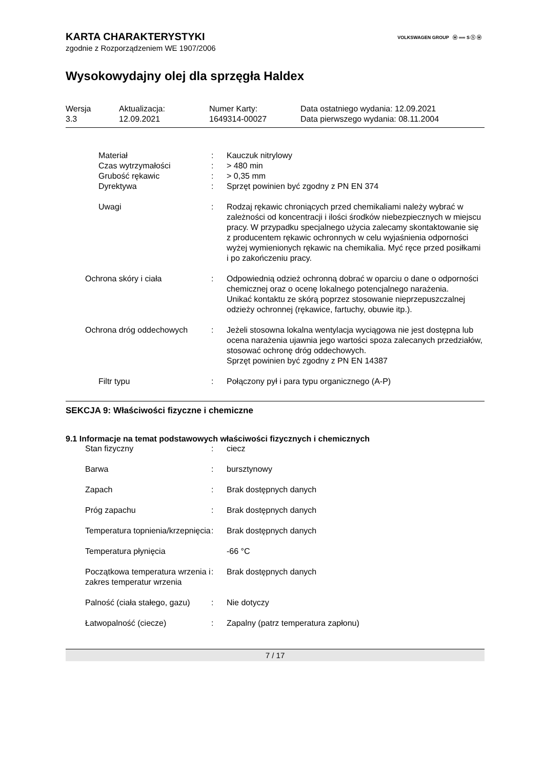VOLKSWAGEN GROUP ⓦ ∞∞ S ⓢ ⓦ
KARTA CHARAKTERYSTYKI
zgodnie z Rozporządzeniem WE 1907/2006
Wysokowydajny olej dla sprzęgła Haldex
| Wersja 3.3 | Aktualizacja: 12.09.2021 | Numer Karty: 1649314-00027 | Data ostatniego wydania: 12.09.2021 Data pierwszego wydania: 08.11.2004 |
| Materiał | : | Kauczuk nitrylowy |
| Czas wytrzymałości | : | > 480 min |
| Grubość rękawic | : | > 0,35 mm |
| Dyrektywa | : | Sprzęt powinien być zgodny z PN EN 374 |
| Uwagi | : | Rodzaj rękawic chroniących przed chemikaliami należy wybrać w zależności od koncentracji i ilości środków niebezpiecznych w miejscu pracy. W przypadku specjalnego użycia zalecamy skontaktowanie się z producentem rękawic ochronnych w celu wyjaśnienia odporności wyżej wymienionych rękawic na chemikalia. Myć ręce przed posiłkami i po zakończeniu pracy. |
| Ochrona skóry i ciała | : | Odpowiednią odzież ochronną dobrać w oparciu o dane o odporności chemicznej oraz o ocenę lokalnego potencjalnego narażenia. Unikać kontaktu ze skórą poprzez stosowanie nieprzepuszczalnej odzieży ochronnej (rękawice, fartuchy, obuwie itp.). |
| Ochrona dróg oddechowych | : | Jeżeli stosowna lokalna wentylacja wyciągowa nie jest dostępna lub ocena narażenia ujawnia jego wartości spoza zalecanych przedziałów, stosować ochronę dróg oddechowych. Sprzęt powinien być zgodny z PN EN 14387 |
| Filtr typu | : | Połączony pył i para typu organicznego (A-P) |
SEKCJA 9: Właściwości fizyczne i chemiczne
9.1 Informacje na temat podstawowych właściwości fizycznych i chemicznych
| Stan fizyczny | : | ciecz |
| Barwa | : | bursztynowy |
| Zapach | : | Brak dostępnych danych |
| Próg zapachu | : | Brak dostępnych danych |
| Temperatura topnienia/krzepnięcia | : | Brak dostępnych danych |
| Temperatura płynięcia | | -66 °C |
| Początkowa temperatura wrzenia i zakres temperatur wrzenia | : | Brak dostępnych danych |
| Palność (ciała stałego, gazu) | : | Nie dotyczy |
| Łatwopalność (ciecze) | : | Zapalny (patrz temperatura zapłonu) |
7 / 17